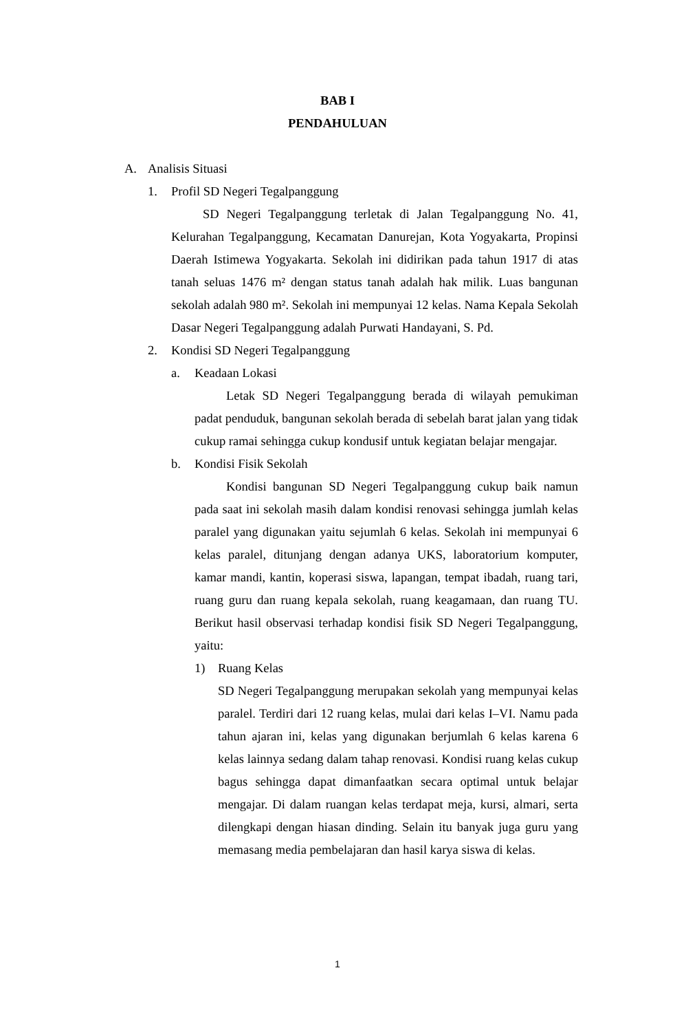BAB I
PENDAHULUAN
A. Analisis Situasi
1. Profil SD Negeri Tegalpanggung
SD Negeri Tegalpanggung terletak di Jalan Tegalpanggung No. 41, Kelurahan Tegalpanggung, Kecamatan Danurejan, Kota Yogyakarta, Propinsi Daerah Istimewa Yogyakarta. Sekolah ini didirikan pada tahun 1917 di atas tanah seluas 1476 m² dengan status tanah adalah hak milik. Luas bangunan sekolah adalah 980 m². Sekolah ini mempunyai 12 kelas. Nama Kepala Sekolah Dasar Negeri Tegalpanggung adalah Purwati Handayani, S. Pd.
2. Kondisi SD Negeri Tegalpanggung
a. Keadaan Lokasi
Letak SD Negeri Tegalpanggung berada di wilayah pemukiman padat penduduk, bangunan sekolah berada di sebelah barat jalan yang tidak cukup ramai sehingga cukup kondusif untuk kegiatan belajar mengajar.
b. Kondisi Fisik Sekolah
Kondisi bangunan SD Negeri Tegalpanggung cukup baik namun pada saat ini sekolah masih dalam kondisi renovasi sehingga jumlah kelas paralel yang digunakan yaitu sejumlah 6 kelas. Sekolah ini mempunyai 6 kelas paralel, ditunjang dengan adanya UKS, laboratorium komputer, kamar mandi, kantin, koperasi siswa, lapangan, tempat ibadah, ruang tari, ruang guru dan ruang kepala sekolah, ruang keagamaan, dan ruang TU. Berikut hasil observasi terhadap kondisi fisik SD Negeri Tegalpanggung, yaitu:
1) Ruang Kelas
SD Negeri Tegalpanggung merupakan sekolah yang mempunyai kelas paralel. Terdiri dari 12 ruang kelas, mulai dari kelas I–VI. Namu pada tahun ajaran ini, kelas yang digunakan berjumlah 6 kelas karena 6 kelas lainnya sedang dalam tahap renovasi. Kondisi ruang kelas cukup bagus sehingga dapat dimanfaatkan secara optimal untuk belajar mengajar. Di dalam ruangan kelas terdapat meja, kursi, almari, serta dilengkapi dengan hiasan dinding. Selain itu banyak juga guru yang memasang media pembelajaran dan hasil karya siswa di kelas.
1